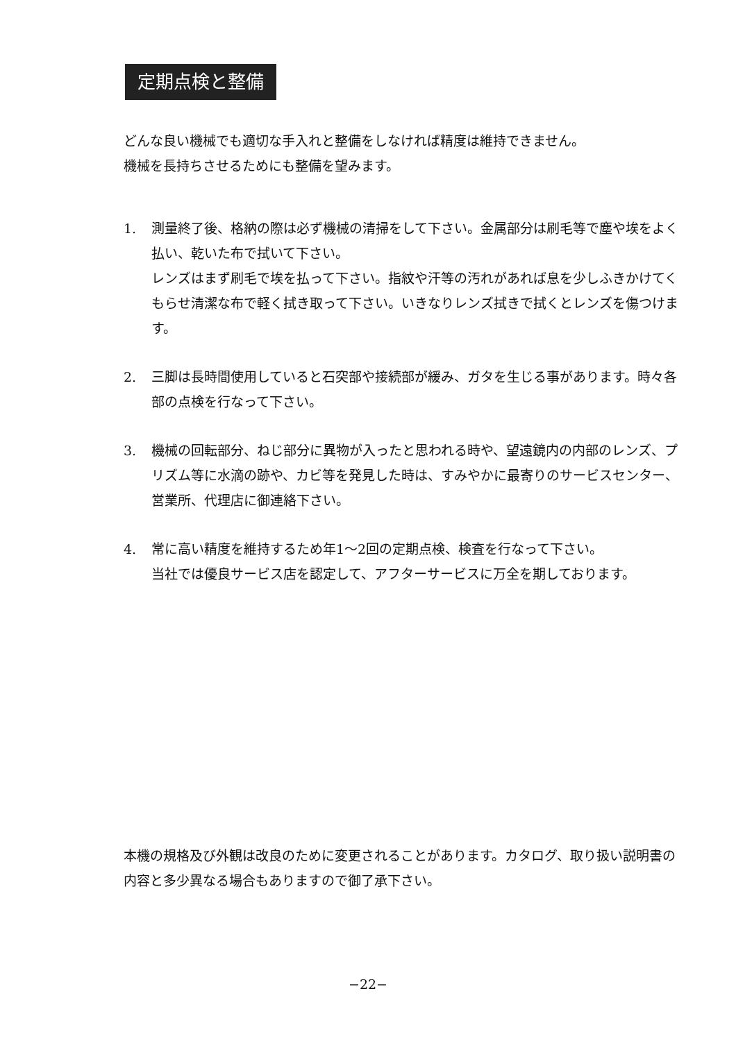定期点検と整備
どんな良い機械でも適切な手入れと整備をしなければ精度は維持できません。
機械を長持ちさせるためにも整備を望みます。
1. 測量終了後、格納の際は必ず機械の清掃をして下さい。金属部分は刷毛等で塵や埃をよく払い、乾いた布で拭いて下さい。
レンズはまず刷毛で埃を払って下さい。指紋や汗等の汚れがあれば息を少しふきかけてくもらせ清潔な布で軽く拭き取って下さい。いきなりレンズ拭きで拭くとレンズを傷つけます。
2. 三脚は長時間使用していると石突部や接続部が緩み、ガタを生じる事があります。時々各部の点検を行なって下さい。
3. 機械の回転部分、ねじ部分に異物が入ったと思われる時や、望遠鏡内の内部のレンズ、プリズム等に水滴の跡や、カビ等を発見した時は、すみやかに最寄りのサービスセンター、営業所、代理店に御連絡下さい。
4. 常に高い精度を維持するため年1～2回の定期点検、検査を行なって下さい。
当社では優良サービス店を認定して、アフターサービスに万全を期しております。
本機の規格及び外観は改良のために変更されることがあります。カタログ、取り扱い説明書の内容と多少異なる場合もありますので御了承下さい。
−22−